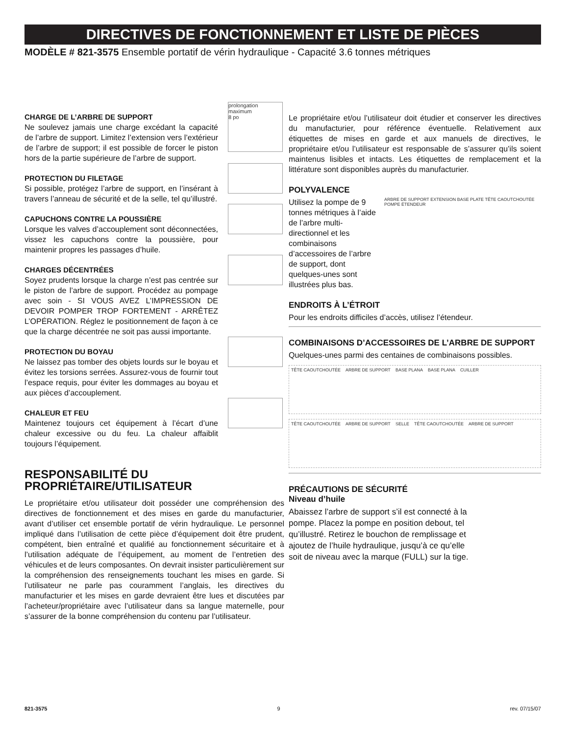DIRECTIVES DE FONCTIONNEMENT ET LISTE DE PIÈCES
MODÈLE # 821-3575 Ensemble portatif de vérin hydraulique - Capacité 3.6 tonnes métriques
CHARGE DE L’ARBRE DE SUPPORT
Ne soulevez jamais une charge excédant la capacité de l’arbre de support. Limitez l’extension vers l’extérieur de l’arbre de support; il est possible de forcer le piston hors de la partie supérieure de l’arbre de support.
prolongation
maximum
8 po
PROTECTION DU FILETAGE
Si possible, protégez l’arbre de support, en l’insérant à travers l’anneau de sécurité et de la selle, tel qu’illustré.
CAPUCHONS CONTRE LA POUSSIÈRE
Lorsque les valves d’accouplement sont déconnectées, vissez les capuchons contre la poussière, pour maintenir propres les passages d’huile.
CHARGES DÉCENTRÉES
Soyez prudents lorsque la charge n’est pas centrée sur le piston de l’arbre de support. Procédez au pompage avec soin - SI VOUS AVEZ L’IMPRESSION DE DEVOIR POMPER TROP FORTEMENT - ARRÊTEZ L’OPÉRATION. Réglez le positionnement de façon à ce que la charge décentrée ne soit pas aussi importante.
PROTECTION DU BOYAU
Ne laissez pas tomber des objets lourds sur le boyau et évitez les torsions serrées. Assurez-vous de fournir tout l’espace requis, pour éviter les dommages au boyau et aux pièces d’accouplement.
CHALEUR ET FEU
Maintenez toujours cet équipement à l’écart d’une chaleur excessive ou du feu. La chaleur affaiblit toujours l’équipement.
RESPONSABILITÉ DU PROPRIÉTAIRE/UTILISATEUR
Le propriétaire et/ou utilisateur doit posséder une compréhension des directives de fonctionnement et des mises en garde du manufacturier, avant d’utiliser cet ensemble portatif de vérin hydraulique. Le personnel impliqué dans l’utilisation de cette pièce d’équipement doit être prudent, compétent, bien entraîné et qualifié au fonctionnement sécuritaire et à l’utilisation adéquate de l’équipement, au moment de l’entretien des véhicules et de leurs composantes. On devrait insister particulièrement sur la compréhension des renseignements touchant les mises en garde. Si l’utilisateur ne parle pas couramment l’anglais, les directives du manufacturier et les mises en garde devraient être lues et discutées par l’acheteur/propriétaire avec l’utilisateur dans sa langue maternelle, pour s’assurer de la bonne compréhension du contenu par l’utilisateur.
Le propriétaire et/ou l’utilisateur doit étudier et conserver les directives du manufacturier, pour référence éventuelle. Relativement aux étiquettes de mises en garde et aux manuels de directives, le propriétaire et/ou l’utilisateur est responsable de s’assurer qu’ils soient maintenus lisibles et intacts. Les étiquettes de remplacement et la littérature sont disponibles auprès du manufacturier.
POLYVALENCE
Utilisez la pompe de 9 tonnes métriques à l’aide de l’arbre multi-directionnel et les combinaisons d’accessoires de l’arbre de support, dont quelques-unes sont illustrées plus bas.
ARBRE DE SUPPORT EXTENSION BASE PLATE TÊTE CAOUTCHOUTÉE POMPE ÉTENDEUR
ENDROITS À L’ÉTROIT
Pour les endroits difficiles d’accès, utilisez l’étendeur.
COMBINAISONS D’ACCESSOIRES DE L’ARBRE DE SUPPORT
Quelques-unes parmi des centaines de combinaisons possibles.
TÊTE CAOUTCHOUTÉE ARBRE DE SUPPORT BASE PLANA BASE PLANA CUILLER
TÊTE CAOUTCHOUTÉE ARBRE DE SUPPORT SELLE TÊTE CAOUTCHOUTÉE ARBRE DE SUPPORT
PRÉCAUTIONS DE SÉCURITÉ
Niveau d’huile
Abaissez l’arbre de support s’il est connecté à la pompe. Placez la pompe en position debout, tel qu’illustré. Retirez le bouchon de remplissage et ajoutez de l’huile hydraulique, jusqu’à ce qu’elle soit de niveau avec la marque (FULL) sur la tige.
821-3575 9 rev. 07/15/07